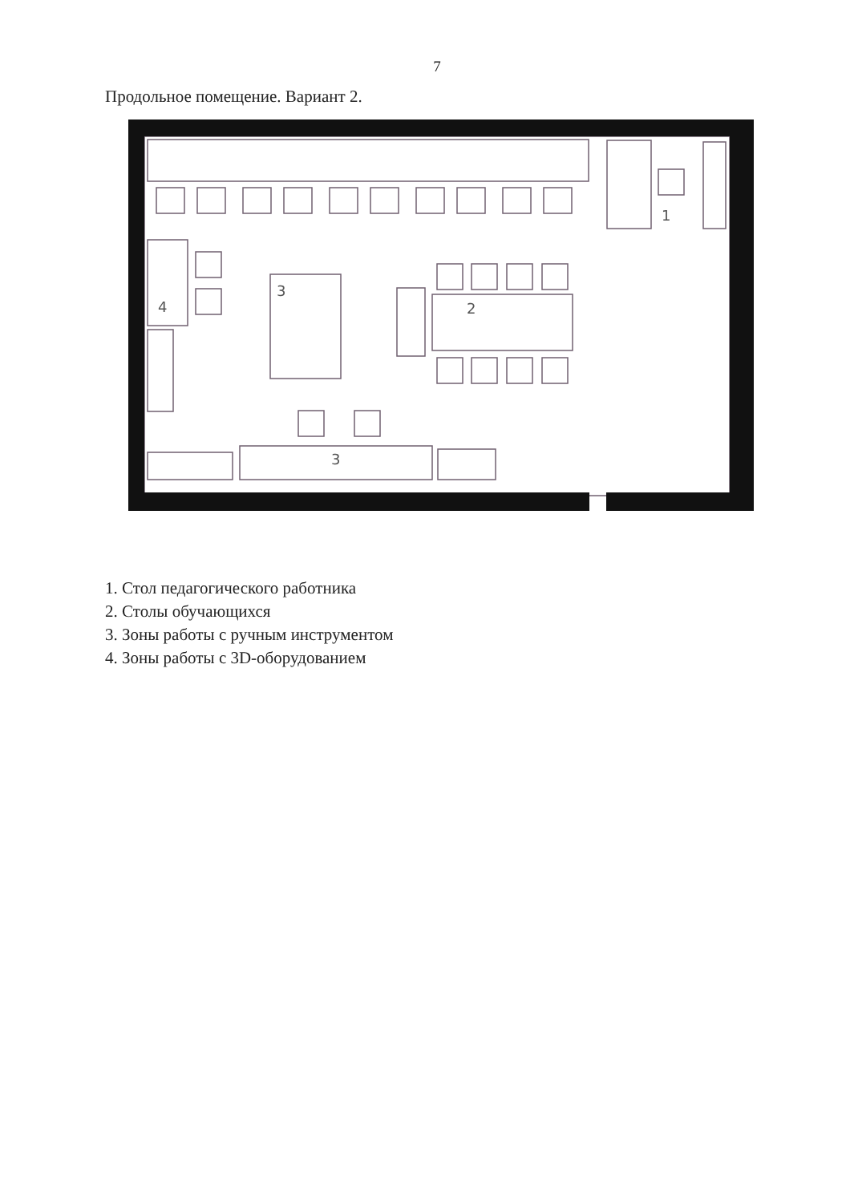7
Продольное помещение. Вариант 2.
3
4
2
1
3
1. Стол педагогического работника
2. Столы обучающихся
3. Зоны работы с ручным инструментом
4. Зоны работы с 3D-оборудованием